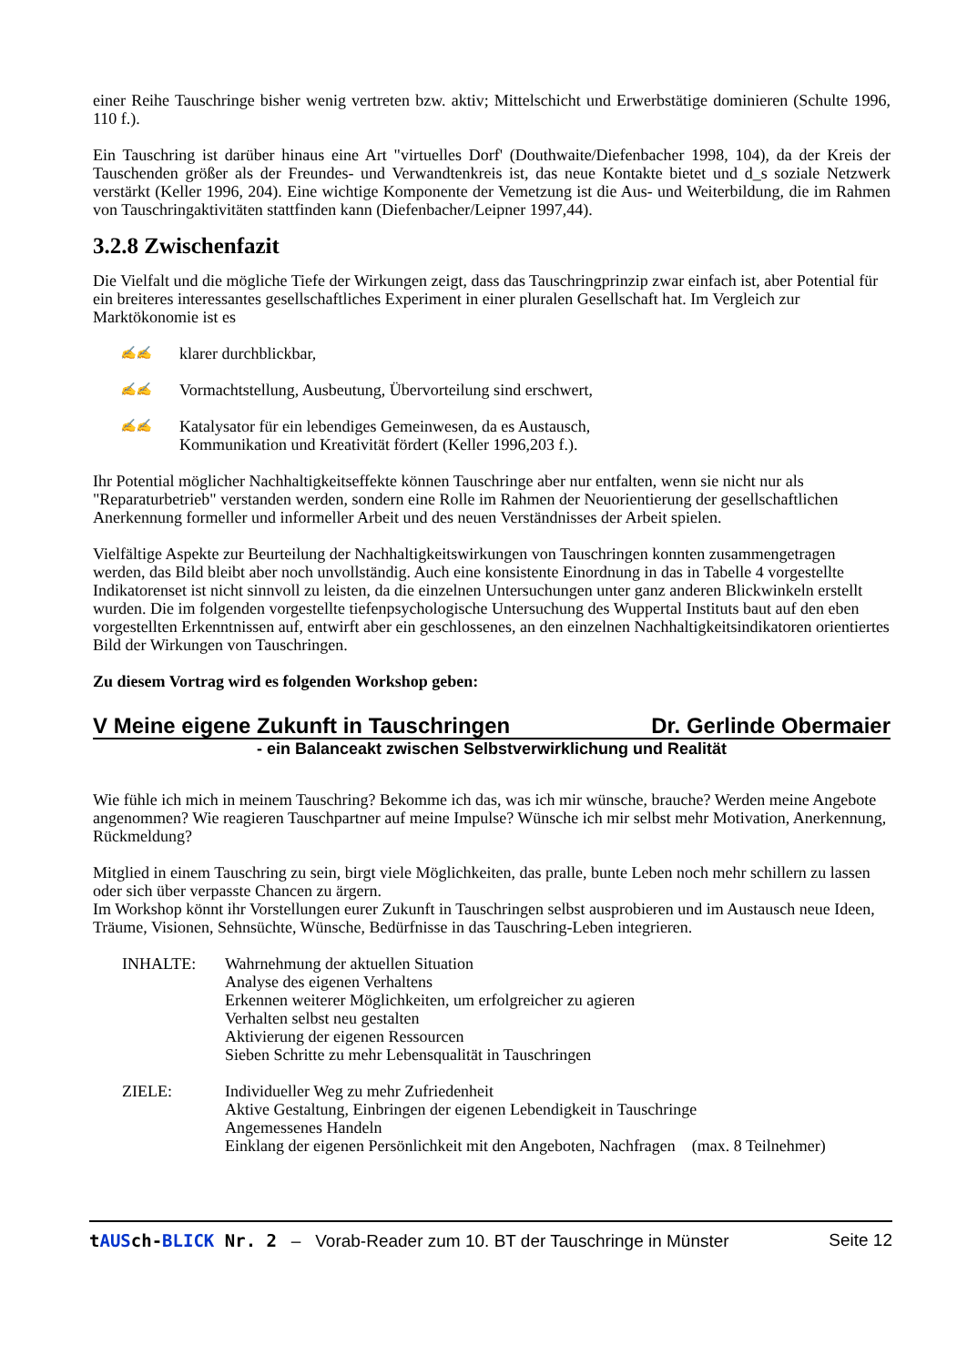einer Reihe Tauschringe bisher wenig vertreten bzw. aktiv; Mittelschicht und Erwerbstätige dominieren (Schulte 1996, 110 f.).
Ein Tauschring ist darüber hinaus eine Art "virtuelles Dorf' (Douthwaite/Diefenbacher 1998, 104), da der Kreis der Tauschenden größer als der Freundes- und Verwandtenkreis ist, das neue Kontakte bietet und d_s soziale Netzwerk verstärkt (Keller 1996, 204). Eine wichtige Komponente der Vemetzung ist die Aus- und Weiterbildung, die im Rahmen von Tauschringaktivitäten stattfinden kann (Diefenbacher/Leipner 1997,44).
3.2.8 Zwischenfazit
Die Vielfalt und die mögliche Tiefe der Wirkungen zeigt, dass das Tauschringprinzip zwar einfach ist, aber Potential für ein breiteres interessantes gesellschaftliches Experiment in einer pluralen Gesellschaft hat. Im Vergleich zur Marktökonomie ist es
✍✍ klarer durchblickbar,
✍✍ Vormachtstellung, Ausbeutung, Übervorteilung sind erschwert,
✍✍ Katalysator für ein lebendiges Gemeinwesen, da es Austausch,
Kommunikation und Kreativität fördert (Keller 1996,203 f.).
Ihr Potential möglicher Nachhaltigkeitseffekte können Tauschringe aber nur entfalten, wenn sie nicht nur als "Reparaturbetrieb" verstanden werden, sondern eine Rolle im Rahmen der Neuorientierung der gesellschaftlichen Anerkennung formeller und informeller Arbeit und des neuen Verständnisses der Arbeit spielen.
Vielfältige Aspekte zur Beurteilung der Nachhaltigkeitswirkungen von Tauschringen konnten zusammengetragen werden, das Bild bleibt aber noch unvollständig. Auch eine konsistente Einordnung in das in Tabelle 4 vorgestellte Indikatorenset ist nicht sinnvoll zu leisten, da die einzelnen Untersuchungen unter ganz anderen Blickwinkeln erstellt wurden. Die im folgenden vorgestellte tiefenpsychologische Untersuchung des Wuppertal Instituts baut auf den eben vorgestellten Erkenntnissen auf, entwirft aber ein geschlossenes, an den einzelnen Nachhaltigkeitsindikatoren orientiertes Bild der Wirkungen von Tauschringen.
Zu diesem Vortrag wird es folgenden Workshop geben:
V Meine eigene Zukunft in Tauschringen Dr. Gerlinde Obermaier
- ein Balanceakt zwischen Selbstverwirklichung und Realität
Wie fühle ich mich in meinem Tauschring? Bekomme ich das, was ich mir wünsche, brauche? Werden meine Angebote angenommen? Wie reagieren Tauschpartner auf meine Impulse? Wünsche ich mir selbst mehr Motivation, Anerkennung, Rückmeldung?
Mitglied in einem Tauschring zu sein, birgt viele Möglichkeiten, das pralle, bunte Leben noch mehr schillern zu lassen oder sich über verpasste Chancen zu ärgern.
Im Workshop könnt ihr Vorstellungen eurer Zukunft in Tauschringen selbst ausprobieren und im Austausch neue Ideen, Träume, Visionen, Sehnsüchte, Wünsche, Bedürfnisse in das Tauschring-Leben integrieren.
INHALTE: Wahrnehmung der aktuellen Situation
Analyse des eigenen Verhaltens
Erkennen weiterer Möglichkeiten, um erfolgreicher zu agieren
Verhalten selbst neu gestalten
Aktivierung der eigenen Ressourcen
Sieben Schritte zu mehr Lebensqualität in Tauschringen
ZIELE: Individueller Weg zu mehr Zufriedenheit
Aktive Gestaltung, Einbringen der eigenen Lebendigkeit in Tauschringe
Angemessenes Handeln
Einklang der eigenen Persönlichkeit mit den Angeboten, Nachfragen (max. 8 Teilnehmer)
tAUSch-BLICK Nr. 2 – Vorab-Reader zum 10. BT der Tauschringe in Münster Seite 12